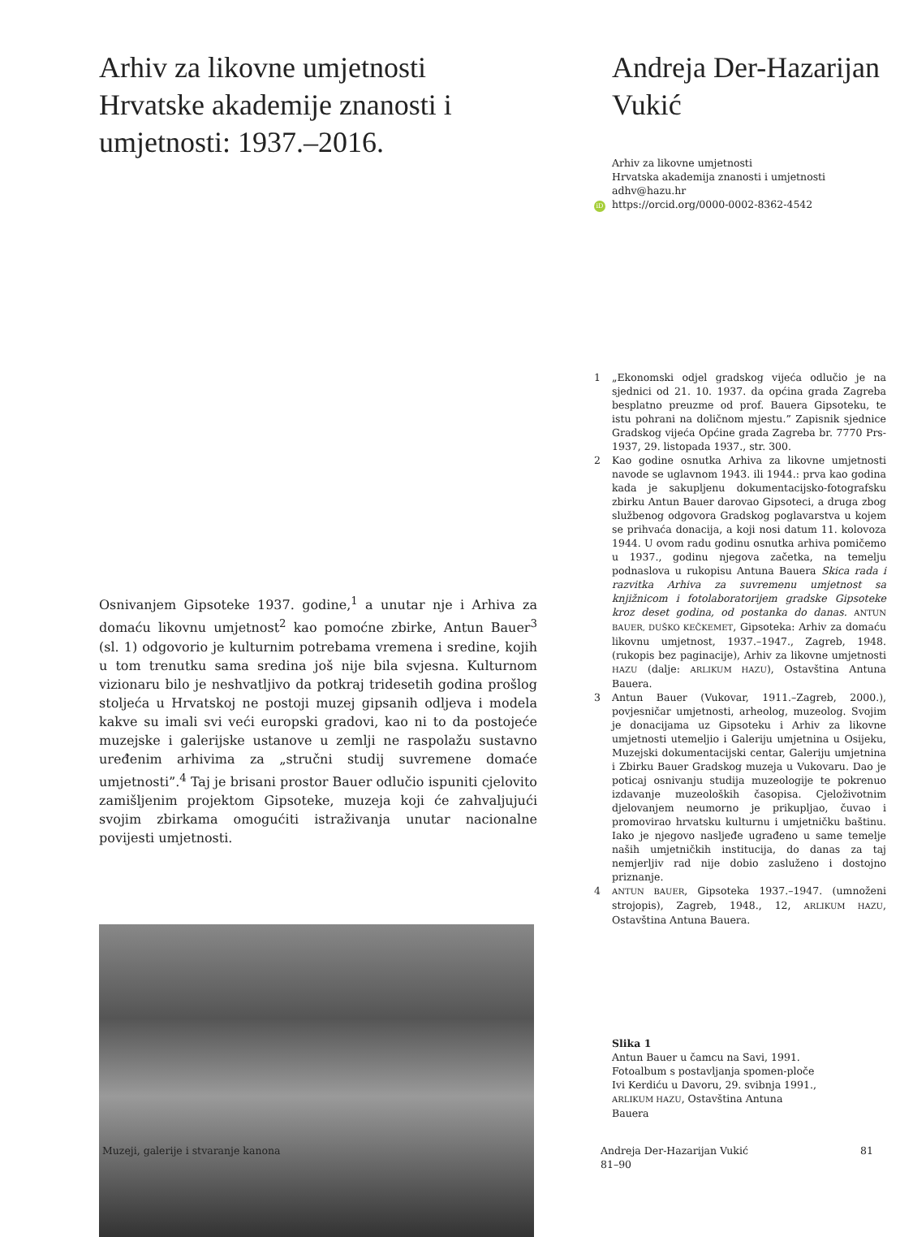Arhiv za likovne umjetnosti Hrvatske akademije znanosti i umjetnosti: 1937.–2016.
Osnivanjem Gipsoteke 1937. godine,<sup>1</sup> a unutar nje i Arhiva za domaću likovnu umjetnost<sup>2</sup> kao pomoćne zbirke, Antun Bauer<sup>3</sup> (sl. 1) odgovorio je kulturnim potrebama vremena i sredine, kojih u tom trenutku sama sredina još nije bila svjesna. Kulturnom vizionaru bilo je neshvatljivo da potkraj tridesetih godina prošlog stoljeća u Hrvatskoj ne postoji muzej gipsanih odljeva i modela kakve su imali svi veći europski gradovi, kao ni to da postojeće muzejske i galerijske ustanove u zemlji ne raspolažu sustavno uređenim arhivima za „stručni studij suvremene domaće umjetnosti”.<sup>4</sup> Taj je brisani prostor Bauer odlučio ispuniti cjelovito zamišljenim projektom Gipsoteke, muzeja koji će zahvaljujući svojim zbirkama omogućiti istraživanja unutar nacionalne povijesti umjetnosti.
Andreja Der-Hazarijan Vukić
Arhiv za likovne umjetnosti
Hrvatska akademija znanosti i umjetnosti
adhv@hazu.hr
iD https://orcid.org/0000-0002-8362-4542
1 „Ekonomski odjel gradskog vijeća odlučio je na sjednici od 21. 10. 1937. da općina grada Zagreba besplatno preuzme od prof. Bauera Gipsoteku, te istu pohrani na doličnom mjestu.” Zapisnik sjednice Gradskog vijeća Općine grada Zagreba br. 7770 Prs-1937, 29. listopada 1937., str. 300.
2 Kao godine osnutka Arhiva za likovne umjetnosti navode se uglavnom 1943. ili 1944.: prva kao godina kada je sakupljenu dokumentacijsko-fotografsku zbirku Antun Bauer darovao Gipsoteci, a druga zbog službenog odgovora Gradskog poglavarstva u kojem se prihvaća donacija, a koji nosi datum 11. kolovoza 1944. U ovom radu godinu osnutka arhiva pomičemo u 1937., godinu njegova začetka, na temelju podnaslova u rukopisu Antuna Bauera Skica rada i razvitka Arhiva za suvremenu umjetnost sa knjižnicom i fotolaboratorijem gradske Gipsoteke kroz deset godina, od postanka do danas. ANTUN BAUER, DUŠKO KEČKEMET, Gipsoteka: Arhiv za domaću likovnu umjetnost, 1937.–1947., Zagreb, 1948. (rukopis bez paginacije), Arhiv za likovne umjetnosti HAZU (dalje: ARLIKUM HAZU), Ostavština Antuna Bauera.
3 Antun Bauer (Vukovar, 1911.–Zagreb, 2000.), povjesničar umjetnosti, arheolog, muzeolog. Svojim je donacijama uz Gipsoteku i Arhiv za likovne umjetnosti utemeljio i Galeriju umjetnina u Osijeku, Muzejski dokumentacijski centar, Galeriju umjetnina i Zbirku Bauer Gradskog muzeja u Vukovaru. Dao je poticaj osnivanju studija muzeologije te pokrenuo izdavanje muzeoloških časopisa. Cjeloživotnim djelovanjem neumorno je prikupljao, čuvao i promovirao hrvatsku kulturnu i umjetničku baštinu. Iako je njegovo nasljeđe ugrađeno u same temelje naših umjetničkih institucija, do danas za taj nemjerljiv rad nije dobio zasluženo i dostojno priznanje.
4 ANTUN BAUER, Gipsoteka 1937.–1947. (umnoženi strojopis), Zagreb, 1948., 12, ARLIKUM HAZU, Ostavština Antuna Bauera.
Slika 1
Antun Bauer u čamcu na Savi, 1991.
Fotoalbum s postavljanja spomen-ploče
Ivi Kerdiću u Davoru, 29. svibnja 1991.,
ARLIKUM HAZU, Ostavština Antuna
Bauera
Muzeji, galerije i stvaranje kanona
Andreja Der-Hazarijan Vukić
81–90
81